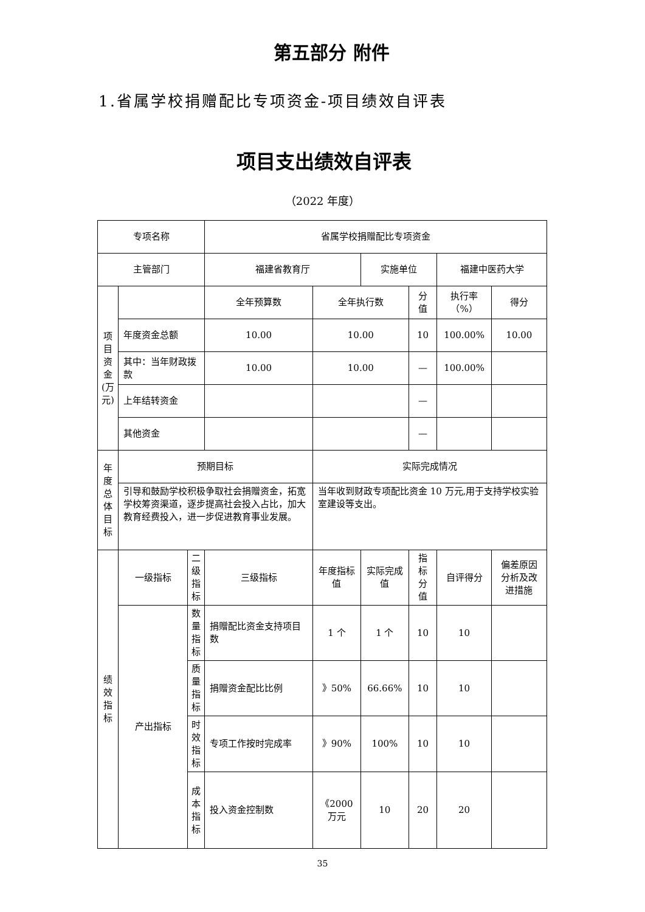第五部分 附件
1.省属学校捐赠配比专项资金-项目绩效自评表
项目支出绩效自评表
（2022 年度）
| 专项名称 | | | 省属学校捐赠配比专项资金 | | | | | |
| 主管部门 | | | 福建省教育厅 | | 实施单位 | | 福建中医药大学 | |
| 项目资金(万元) | | | 全年预算数 | 全年执行数 | | 分值 | 执行率（%） | 得分 |
| | 年度资金总额 | | 10.00 | 10.00 | | 10 | 100.00% | 10.00 |
| | 其中：当年财政拨款 | | 10.00 | 10.00 | | — | 100.00% | |
| | 上年结转资金 | | | | | — | | |
| | 其他资金 | | | | | — | | |
| 年度总体目标 | 预期目标 | | | 实际完成情况 | | | | |
| | 引导和鼓励学校积极争取社会捐赠资金，拓宽学校筹资渠道，逐步提高社会投入占比，加大教育经费投入，进一步促进教育事业发展。 | | | 当年收到财政专项配比资金 10 万元,用于支持学校实验室建设等支出。 | | | | |
| 绩效指标 | 一级指标 | 二级指标 | 三级指标 | 年度指标值 | 实际完成值 | 指标分值 | 自评得分 | 偏差原因分析及改进措施 |
| | 产出指标 | 数量指标 | 捐赠配比资金支持项目数 | 1 个 | 1 个 | 10 | 10 | |
| | | 质量指标 | 捐赠资金配比比例 | 》50% | 66.66% | 10 | 10 | |
| | | 时效指标 | 专项工作按时完成率 | 》90% | 100% | 10 | 10 | |
| | | 成本指标 | 投入资金控制数 | 《2000 万元 | 10 | 20 | 20 | |
35